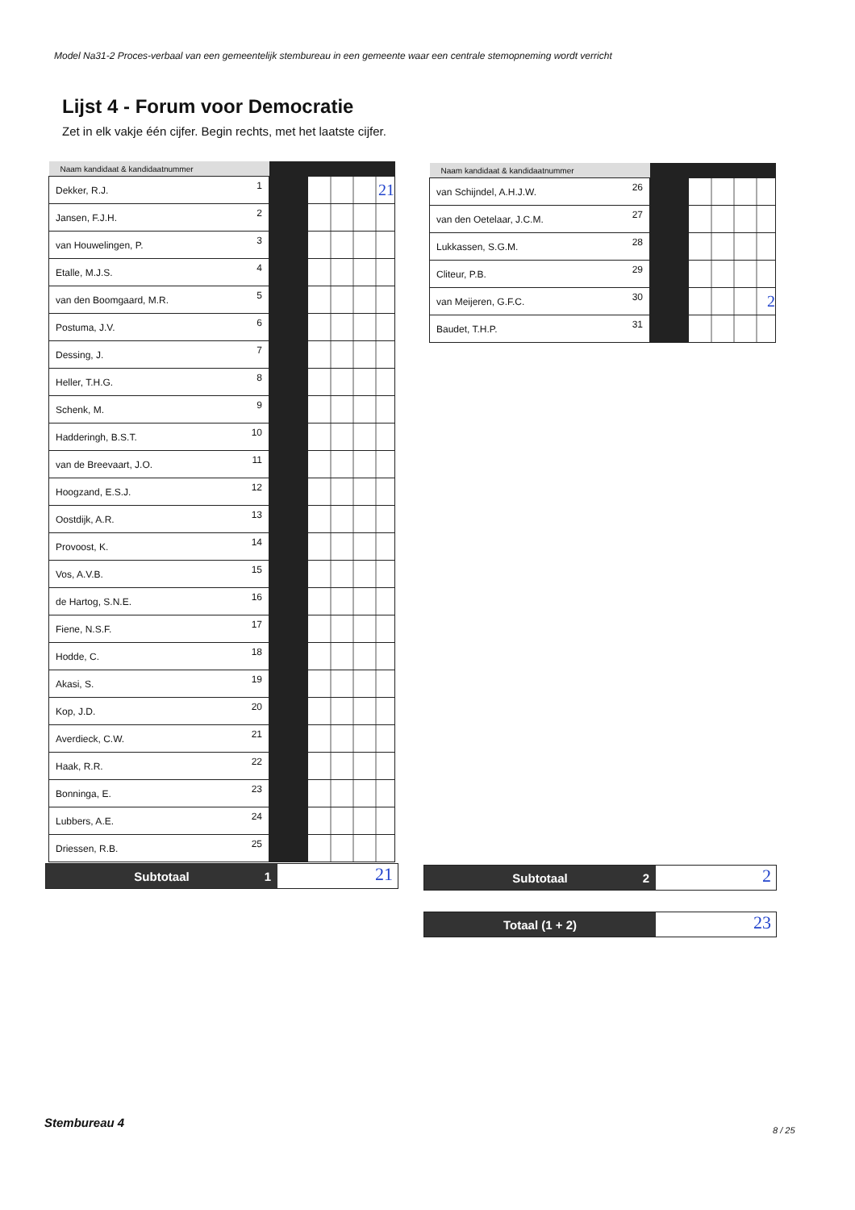Model Na31-2 Proces-verbaal van een gemeentelijk stembureau in een gemeente waar een centrale stemopneming wordt verricht
Lijst 4 - Forum voor Democratie
Zet in elk vakje één cijfer. Begin rechts, met het laatste cijfer.
| Naam kandidaat & kandidaatnummer | | | |
| --- | --- | --- | --- |
| Dekker, R.J. | 1 | | 21 |
| Jansen, F.J.H. | 2 | | |
| van Houwelingen, P. | 3 | | |
| Etalle, M.J.S. | 4 | | |
| van den Boomgaard, M.R. | 5 | | |
| Postuma, J.V. | 6 | | |
| Dessing, J. | 7 | | |
| Heller, T.H.G. | 8 | | |
| Schenk, M. | 9 | | |
| Hadderingh, B.S.T. | 10 | | |
| van de Breevaart, J.O. | 11 | | |
| Hoogzand, E.S.J. | 12 | | |
| Oostdijk, A.R. | 13 | | |
| Provoost, K. | 14 | | |
| Vos, A.V.B. | 15 | | |
| de Hartog, S.N.E. | 16 | | |
| Fiene, N.S.F. | 17 | | |
| Hodde, C. | 18 | | |
| Akasi, S. | 19 | | |
| Kop, J.D. | 20 | | |
| Averdieck, C.W. | 21 | | |
| Haak, R.R. | 22 | | |
| Bonninga, E. | 23 | | |
| Lubbers, A.E. | 24 | | |
| Driessen, R.B. | 25 | | |
| Naam kandidaat & kandidaatnummer | | | |
| --- | --- | --- | --- |
| van Schijndel, A.H.J.W. | 26 | | |
| van den Oetelaar, J.C.M. | 27 | | |
| Lukkassen, S.G.M. | 28 | | |
| Cliteur, P.B. | 29 | | |
| van Meijeren, G.F.C. | 30 | | 2 |
| Baudet, T.H.P. | 31 | | |
Subtotaal 1
21
Subtotaal 2
2
Totaal (1 + 2)
23
Stembureau 4
8 / 25